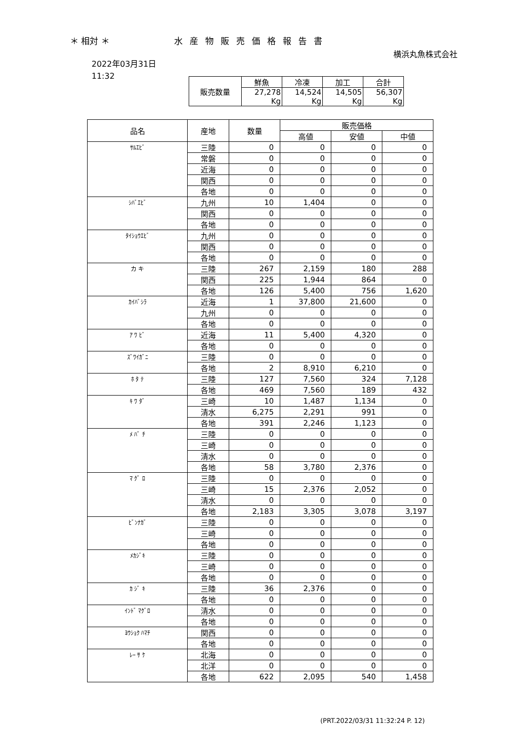＊ 相対 ＊ 水産物販売価格報告書
横浜丸魚株式会社
2022年03月31日
11:32
| 販売数量 | 鮮魚 | 冷凍 | 加工 | 合計 |
| --- | --- | --- | --- | --- |
| | 27,278 Kg | 14,524 Kg | 14,505 Kg | 56,307 Kg |
| 品名 | 産地 | 数量 | 販売価格 | | |
| --- | --- | --- | --- | --- | --- |
| | | | 高値 | 安値 | 中値 |
| ｻﾙｴﾋﾞ | 三陸 | 0 | 0 | 0 | 0 |
| | 常磐 | 0 | 0 | 0 | 0 |
| | 近海 | 0 | 0 | 0 | 0 |
| | 関西 | 0 | 0 | 0 | 0 |
| | 各地 | 0 | 0 | 0 | 0 |
| ｼﾊﾞｴﾋﾞ | 九州 | 10 | 1,404 | 0 | 0 |
| | 関西 | 0 | 0 | 0 | 0 |
| | 各地 | 0 | 0 | 0 | 0 |
| ﾀｲｼｮｳｴﾋﾞ | 九州 | 0 | 0 | 0 | 0 |
| | 関西 | 0 | 0 | 0 | 0 |
| | 各地 | 0 | 0 | 0 | 0 |
| カ キ | 三陸 | 267 | 2,159 | 180 | 288 |
| | 関西 | 225 | 1,944 | 864 | 0 |
| | 各地 | 126 | 5,400 | 756 | 1,620 |
| ｶｲﾊﾞｼﾗ | 近海 | 1 | 37,800 | 21,600 | 0 |
| | 九州 | 0 | 0 | 0 | 0 |
| | 各地 | 0 | 0 | 0 | 0 |
| ｱ ﾜ ﾋﾞ | 近海 | 11 | 5,400 | 4,320 | 0 |
| | 各地 | 0 | 0 | 0 | 0 |
| ｽﾞﾜｲｶﾞﾆ | 三陸 | 0 | 0 | 0 | 0 |
| | 各地 | 2 | 8,910 | 6,210 | 0 |
| ﾎ ﾀ ﾃ | 三陸 | 127 | 7,560 | 324 | 7,128 |
| | 各地 | 469 | 7,560 | 189 | 432 |
| ｷ ﾜ ﾀﾞ | 三崎 | 10 | 1,487 | 1,134 | 0 |
| | 清水 | 6,275 | 2,291 | 991 | 0 |
| | 各地 | 391 | 2,246 | 1,123 | 0 |
| ﾒ ﾊﾞ ﾁ | 三陸 | 0 | 0 | 0 | 0 |
| | 三崎 | 0 | 0 | 0 | 0 |
| | 清水 | 0 | 0 | 0 | 0 |
| | 各地 | 58 | 3,780 | 2,376 | 0 |
| ﾏ ｸﾞ ﾛ | 三陸 | 0 | 0 | 0 | 0 |
| | 三崎 | 15 | 2,376 | 2,052 | 0 |
| | 清水 | 0 | 0 | 0 | 0 |
| | 各地 | 2,183 | 3,305 | 3,078 | 3,197 |
| ﾋﾞﾝﾅｶﾞ | 三陸 | 0 | 0 | 0 | 0 |
| | 三崎 | 0 | 0 | 0 | 0 |
| | 各地 | 0 | 0 | 0 | 0 |
| ﾒｶｼﾞｷ | 三陸 | 0 | 0 | 0 | 0 |
| | 三崎 | 0 | 0 | 0 | 0 |
| | 各地 | 0 | 0 | 0 | 0 |
| ｶ ｼﾞ ｷ | 三陸 | 36 | 2,376 | 0 | 0 |
| | 各地 | 0 | 0 | 0 | 0 |
| ｲﾝﾄﾞ ﾏｸﾞﾛ | 清水 | 0 | 0 | 0 | 0 |
| | 各地 | 0 | 0 | 0 | 0 |
| ﾖｳｼｮｸ ﾊﾏﾁ | 関西 | 0 | 0 | 0 | 0 |
| | 各地 | 0 | 0 | 0 | 0 |
| ﾚｰ ｻ ｹ | 北海 | 0 | 0 | 0 | 0 |
| | 北洋 | 0 | 0 | 0 | 0 |
| | 各地 | 622 | 2,095 | 540 | 1,458 |
(PRT.2022/03/31 11:32:24 P. 12)